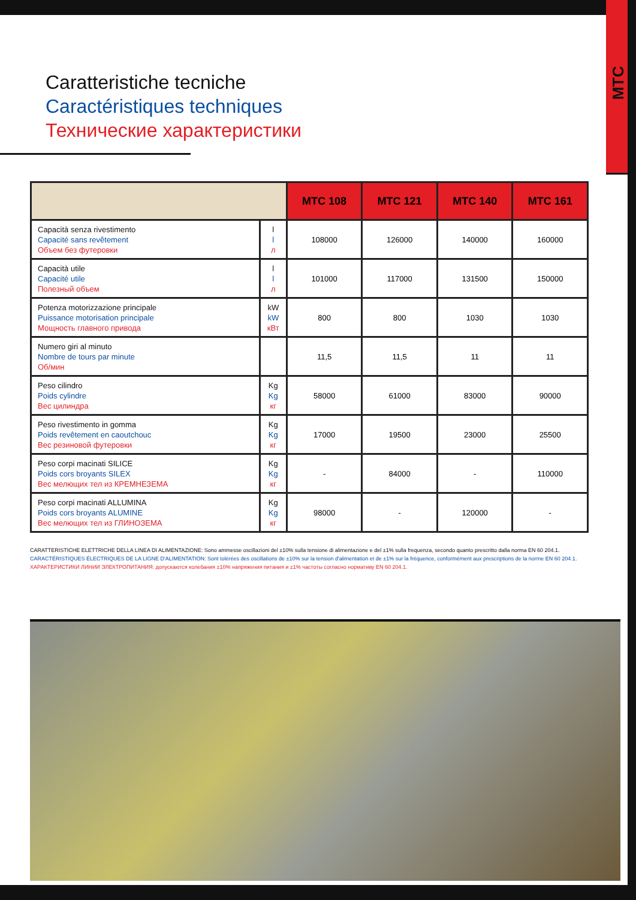MTC
Caratteristiche tecniche
Caractéristiques techniques
Технические характеристики
| | | MTC 108 | MTC 121 | MTC 140 | MTC 161 |
| --- | --- | --- | --- | --- | --- |
| Capacità senza rivestimento Capacité sans revêtement Объем без футеровки | l l л | 108000 | 126000 | 140000 | 160000 |
| Capacità utile Capacité utile Полезный объем | l l л | 101000 | 117000 | 131500 | 150000 |
| Potenza motorizzazione principale Puissance motorisation principale Мощность главного привода | kW kW кВт | 800 | 800 | 1030 | 1030 |
| Numero giri al minuto Nombre de tours par minute Об/мин | | 11,5 | 11,5 | 11 | 11 |
| Peso cilindro Poids cylindre Вес цилиндра | Kg Kg кг | 58000 | 61000 | 83000 | 90000 |
| Peso rivestimento in gomma Poids revêtement en caoutchouc Вес резиновой футеровки | Kg Kg кг | 17000 | 19500 | 23000 | 25500 |
| Peso corpi macinati SILICE Poids cors broyants SILEX Вес мелющих тел из КРЕМНЕЗЕМА | Kg Kg кг | - | 84000 | - | 110000 |
| Peso corpi macinati ALLUMINA Poids cors broyants ALUMINE Вес мелющих тел из ГЛИНОЗЕМА | Kg Kg кг | 98000 | - | 120000 | - |
CARATTERISTICHE ELETTRICHE DELLA LINEA DI ALIMENTAZIONE: Sono ammesse oscillazioni del ±10% sulla tensione di alimentazione e del ±1% sulla frequenza, secondo quanto prescritto dalla norma EN 60 204.1.
CARACTÉRISTIQUES ÉLECTRIQUES DE LA LIGNE D'ALIMENTATION: Sont tolérées des oscillations de ±10% sur la tension d'alimentation et de ±1% sur la fréquence, conformément aux prescriptions de la norme EN 60 204.1.
ХАРАКТЕРИСТИКИ ЛИНИИ ЭЛЕКТРОПИТАНИЯ: допускаются колебания ±10% напряжения питания и ±1% частоты согласно нормативу EN 60 204.1.